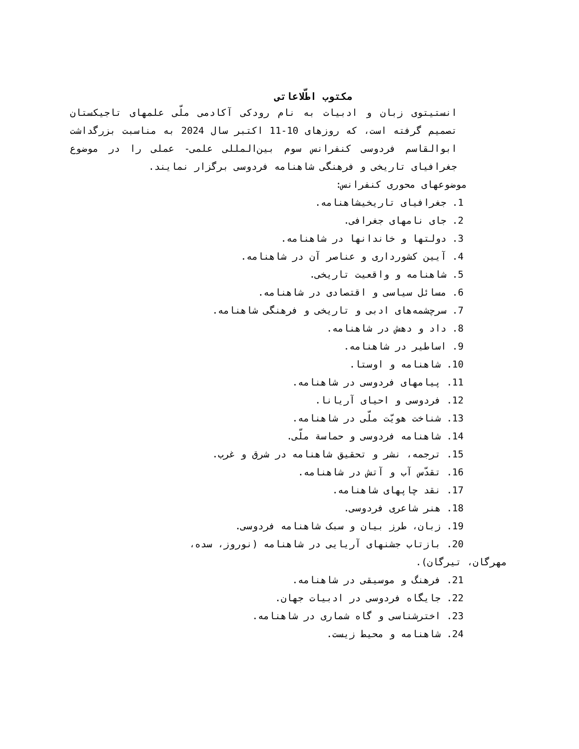مکتوب اطّلاعاتی
انستیتوی زبان و ادبیات به نام رودکی آکادمی ملّی علمهای تاجیکستان تصمیم گرفته است، که روزهای 10-11 اکتبر سال 2024 به مناسبت بزرگداشت ابوالقاسم فردوسی کنفرانس سوم بین‌المللی علمی- عملی را در موضوع جغرافیای تاریخی و فرهنگی شاهنامه فردوسی برگزار نمایند.
موضوعهای محوری کنفرانس:
1. جغرافیای تاریخیشاهنامه.
2. جای نامهای جغرافی.
3. دولتها و خاندانها در شاهنامه.
4. آیین کشورداری و عناصر آن در شاهنامه.
5. شاهنامه و واقعیت تاریخی.
6. مسائل سیاسی و اقتصادی در شاهنامه.
7. سرچشمه‌های ادبی و تاریخی و فرهنگی شاهنامه.
8. داد و دهش در شاهنامه.
9. اساطیر در شاهنامه.
10. شاهنامه و اوستا.
11. پیامهای فردوسی در شاهنامه.
12. فردوسی و احیای آریانا.
13. شناخت هویّت ملّی در شاهنامه.
14. شاهنامه فردوسی و حماسة ملّی.
15. ترجمه، نشر و تحقیق شاهنامه در شرق و غرب.
16. تقدّس آب و آتش در شاهنامه.
17. نقد چاپهای شاهنامه.
18. هنر شاعری فردوسی.
19. زبان، طرز بیان و سبک شاهنامه فردوسی.
20. بازتاب جشنهای آریایی در شاهنامه (نوروز، سده،
مهرگان، تیرگان).
21. فرهنگ و موسیقی در شاهنامه.
22. جایگاه فردوسی در ادبیات جهان.
23. اخترشناسی و گاه شماری در شاهنامه.
24. شاهنامه و محیط زیست.